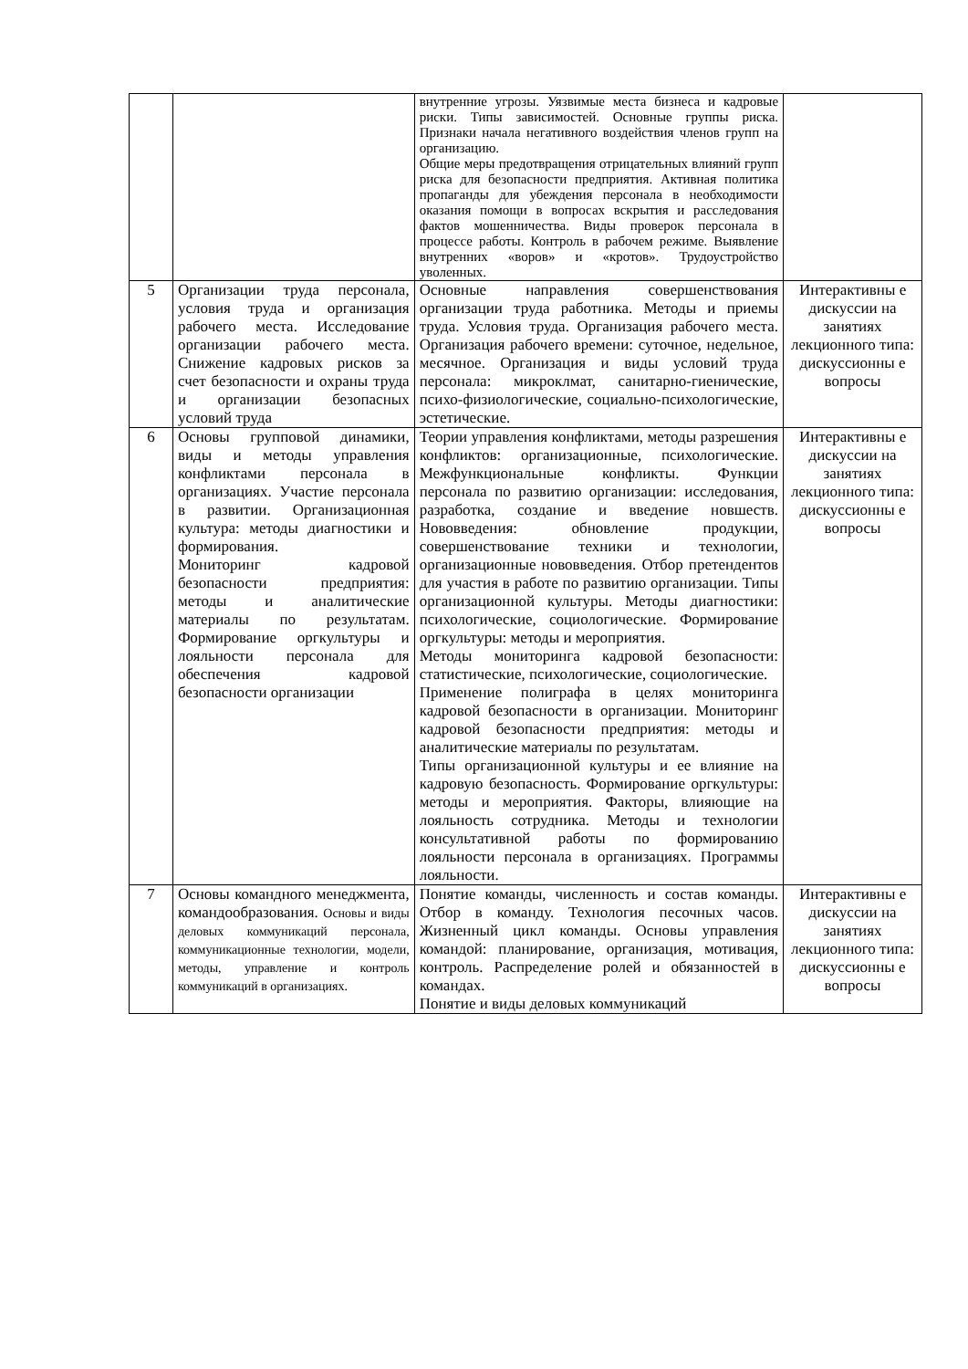| | | внутренние угрозы. Уязвимые места бизнеса и кадровые риски. Типы зависимостей. Основные группы риска. Признаки начала негативного воздействия членов групп на организацию. Общие меры предотвращения отрицательных влияний групп риска для безопасности предприятия. Активная политика пропаганды для убеждения персонала в необходимости оказания помощи в вопросах вскрытия и расследования фактов мошенничества. Виды проверок персонала в процессе работы. Контроль в рабочем режиме. Выявление внутренних «воров» и «кротов». Трудоустройство уволенных. | |
| 5 | Организации труда персонала, условия труда и организация рабочего места. Исследование организации рабочего места. Снижение кадровых рисков за счет безопасности и охраны труда и организации безопасных условий труда | Основные направления совершенствования организации труда работника. Методы и приемы труда. Условия труда. Организация рабочего места. Организация рабочего времени: суточное, недельное, месячное. Организация и виды условий труда персонала: микроклмат, санитарно-гиенические, психо-физиологические, социально-психологические, эстетические. | Интерактивны е дискуссии на занятиях лекционного типа: дискуссионны е вопросы |
| 6 | Основы групповой динамики, виды и методы управления конфликтами персонала в организациях. Участие персонала в развитии. Организационная культура: методы диагностики и формирования. Мониторинг кадровой безопасности предприятия: методы и аналитические материалы по результатам. Формирование оргкультуры и лояльности персонала для обеспечения кадровой безопасности организации | Теории управления конфликтами, методы разрешения конфликтов: организационные, психологические. Межфункциональные конфликты. Функции персонала по развитию организации: исследования, разработка, создание и введение новшеств. Нововведения: обновление продукции, совершенствование техники и технологии, организационные нововведения. Отбор претендентов для участия в работе по развитию организации. Типы организационной культуры. Методы диагностики: психологические, социологические. Формирование оргкультуры: методы и мероприятия. Методы мониторинга кадровой безопасности: статистические, психологические, социологические. Применение полиграфа в целях мониторинга кадровой безопасности в организации. Мониторинг кадровой безопасности предприятия: методы и аналитические материалы по результатам. Типы организационной культуры и ее влияние на кадровую безопасность. Формирование оргкультуры: методы и мероприятия. Факторы, влияющие на лояльность сотрудника. Методы и технологии консультативной работы по формированию лояльности персонала в организациях. Программы лояльности. | Интерактивны е дискуссии на занятиях лекционного типа: дискуссионны е вопросы |
| 7 | Основы командного менеджмента, командообразования. Основы и виды деловых коммуникаций персонала, коммуникационные технологии, модели, методы, управление и контроль коммуникаций в организациях. | Понятие команды, численность и состав команды. Отбор в команду. Технология песочных часов. Жизненный цикл команды. Основы управления командой: планирование, организация, мотивация, контроль. Распределение ролей и обязанностей в командах. Понятие и виды деловых коммуникаций | Интерактивны е дискуссии на занятиях лекционного типа: дискуссионны е вопросы |